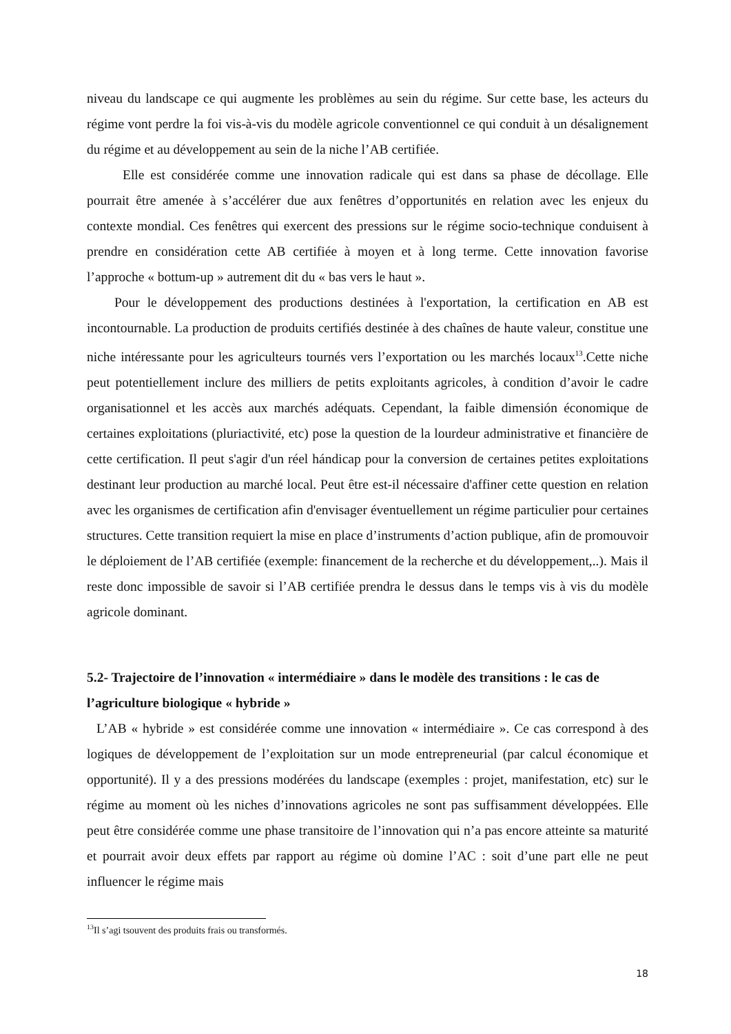niveau du landscape ce qui augmente les problèmes au sein du régime. Sur cette base, les acteurs du régime vont perdre la foi vis-à-vis du modèle agricole conventionnel ce qui conduit à un désalignement du régime et au développement au sein de la niche l’AB certifiée.
Elle est considérée comme une innovation radicale qui est dans sa phase de décollage. Elle pourrait être amenée à s’accélérer due aux fenêtres d’opportunités en relation avec les enjeux du contexte mondial. Ces fenêtres qui exercent des pressions sur le régime socio-technique conduisent à prendre en considération cette AB certifiée à moyen et à long terme. Cette innovation favorise l’approche « bottum-up » autrement dit du « bas vers le haut ».
Pour le développement des productions destinées à l'exportation, la certification en AB est incontournable. La production de produits certifiés destinée à des chaînes de haute valeur, constitue une niche intéressante pour les agriculteurs tournés vers l’exportation ou les marchés locaux<sup>13</sup>.Cette niche peut potentiellement inclure des milliers de petits exploitants agricoles, à condition d’avoir le cadre organisationnel et les accès aux marchés adéquats. Cependant, la faible dimensión économique de certaines exploitations (pluriactivité, etc) pose la question de la lourdeur administrative et financière de cette certification. Il peut s'agir d'un réel hándicap pour la conversion de certaines petites exploitations destinant leur production au marché local. Peut être est-il nécessaire d'affiner cette question en relation avec les organismes de certification afin d'envisager éventuellement un régime particulier pour certaines structures. Cette transition requiert la mise en place d’instruments d’action publique, afin de promouvoir le déploiement de l’AB certifiée (exemple: financement de la recherche et du développement,..). Mais il reste donc impossible de savoir si l’AB certifiée prendra le dessus dans le temps vis à vis du modèle agricole dominant.
5.2- Trajectoire de l’innovation « intermédiaire » dans le modèle des transitions : le cas de l’agriculture biologique « hybride »
L’AB « hybride » est considérée comme une innovation « intermédiaire ». Ce cas correspond à des logiques de développement de l’exploitation sur un mode entrepreneurial (par calcul économique et opportunité). Il y a des pressions modérées du landscape (exemples : projet, manifestation, etc) sur le régime au moment où les niches d’innovations agricoles ne sont pas suffisamment développées. Elle peut être considérée comme une phase transitoire de l’innovation qui n’a pas encore atteinte sa maturité et pourrait avoir deux effets par rapport au régime où domine l’AC : soit d’une part elle ne peut influencer le régime mais
<sup>13</sup> Il s’agi tsouvent des produits frais ou transformés.
18